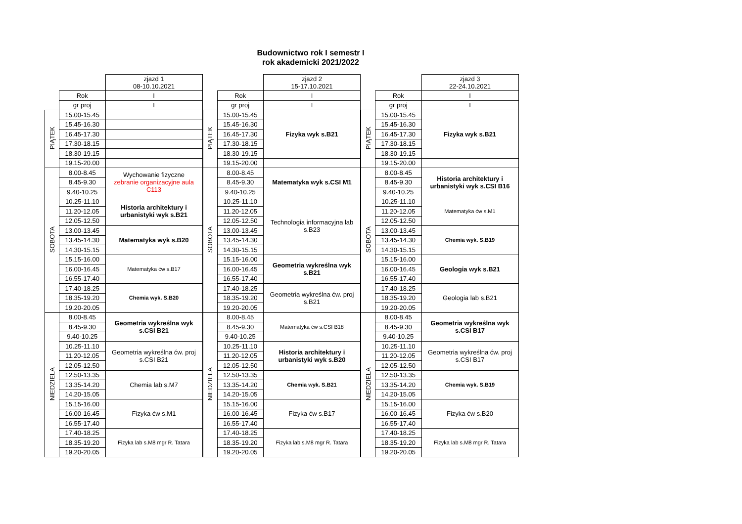Budownictwo rok I semestr I
rok akademicki 2021/2022
| | | zjazd 1 08-10.10.2021 |
| | Rok | I |
| | gr proj | I |
| PIĄTEK | 15.00-15.45 | |
| | 15.45-16.30 | |
| | 16.45-17.30 | |
| | 17.30-18.15 | |
| | 18.30-19.15 | |
| | 19.15-20.00 | |
| SOBOTA | 8.00-8.45 | Wychowanie fizyczne zebranie organizacyjne aula C113 |
| | 8.45-9.30 | |
| | 9.40-10.25 | |
| | 10.25-11.10 | Historia architektury i urbanistyki wyk s.B21 |
| | 11.20-12.05 | |
| | 12.05-12.50 | |
| | 13.00-13.45 | Matematyka wyk s.B20 |
| | 13.45-14.30 | |
| | 14.30-15.15 | |
| | 15.15-16.00 | Matematyka ćw s.B17 |
| | 16.00-16.45 | |
| | 16.55-17.40 | |
| | 17.40-18.25 | Chemia wyk. S.B20 |
| | 18.35-19.20 | |
| | 19.20-20.05 | |
| NIEDZIELA | 8.00-8.45 | Geometria wykreślna wyk s.CSI B21 |
| | 8.45-9.30 | |
| | 9.40-10.25 | |
| | 10.25-11.10 | Geometria wykreślna ćw. proj s.CSI B21 |
| | 11.20-12.05 | |
| | 12.05-12.50 | |
| | 12.50-13.35 | Chemia lab s.M7 |
| | 13.35-14.20 | |
| | 14.20-15.05 | |
| | 15.15-16.00 | Fizyka ćw s.M1 |
| | 16.00-16.45 | |
| | 16.55-17.40 | |
| | 17.40-18.25 | Fizyka lab s.M8 mgr R. Tatara |
| | 18.35-19.20 | |
| | 19.20-20.05 | |
| | | zjazd 2 15-17.10.2021 |
| | Rok | I |
| | gr proj | I |
| PIĄTEK | 15.00-15.45 | Fizyka wyk s.B21 |
| | 15.45-16.30 | |
| | 16.45-17.30 | |
| | 17.30-18.15 | |
| | 18.30-19.15 | |
| | 19.15-20.00 | |
| SOBOTA | 8.00-8.45 | Matematyka wyk s.CSI M1 |
| | 8.45-9.30 | |
| | 9.40-10.25 | |
| | 10.25-11.10 | Technologia informacyjna lab s.B23 |
| | 11.20-12.05 | |
| | 12.05-12.50 | |
| | 13.00-13.45 | |
| | 13.45-14.30 | |
| | 14.30-15.15 | |
| | 15.15-16.00 | Geometria wykreślna wyk s.B21 |
| | 16.00-16.45 | |
| | 16.55-17.40 | |
| | 17.40-18.25 | Geometria wykreślna ćw. proj s.B21 |
| | 18.35-19.20 | |
| | 19.20-20.05 | |
| NIEDZIELA | 8.00-8.45 | Matematyka ćw s.CSI B18 |
| | 8.45-9.30 | |
| | 9.40-10.25 | |
| | 10.25-11.10 | Historia architektury i urbanistyki wyk s.B20 |
| | 11.20-12.05 | |
| | 12.05-12.50 | |
| | 12.50-13.35 | Chemia wyk. S.B21 |
| | 13.35-14.20 | |
| | 14.20-15.05 | |
| | 15.15-16.00 | Fizyka ćw s.B17 |
| | 16.00-16.45 | |
| | 16.55-17.40 | |
| | 17.40-18.25 | Fizyka lab s.M8 mgr R. Tatara |
| | 18.35-19.20 | |
| | 19.20-20.05 | |
| | | zjazd 3 22-24.10.2021 |
| | Rok | I |
| | gr proj | I |
| PIĄTEK | 15.00-15.45 | Fizyka wyk s.B21 |
| | 15.45-16.30 | |
| | 16.45-17.30 | |
| | 17.30-18.15 | |
| | 18.30-19.15 | |
| | 19.15-20.00 | |
| SOBOTA | 8.00-8.45 | Historia architektury i urbanistyki wyk s.CSI B16 |
| | 8.45-9.30 | |
| | 9.40-10.25 | |
| | 10.25-11.10 | Matematyka ćw s.M1 |
| | 11.20-12.05 | |
| | 12.05-12.50 | |
| | 13.00-13.45 | Chemia wyk. S.B19 |
| | 13.45-14.30 | |
| | 14.30-15.15 | |
| | 15.15-16.00 | Geologia wyk s.B21 |
| | 16.00-16.45 | |
| | 16.55-17.40 | |
| | 17.40-18.25 | Geologia lab s.B21 |
| | 18.35-19.20 | |
| | 19.20-20.05 | |
| NIEDZIELA | 8.00-8.45 | Geometria wykreślna wyk s.CSI B17 |
| | 8.45-9.30 | |
| | 9.40-10.25 | |
| | 10.25-11.10 | Geometria wykreślna ćw. proj s.CSI B17 |
| | 11.20-12.05 | |
| | 12.05-12.50 | |
| | 12.50-13.35 | Chemia wyk. S.B19 |
| | 13.35-14.20 | |
| | 14.20-15.05 | |
| | 15.15-16.00 | Fizyka ćw s.B20 |
| | 16.00-16.45 | |
| | 16.55-17.40 | |
| | 17.40-18.25 | Fizyka lab s.M8 mgr R. Tatara |
| | 18.35-19.20 | |
| | 19.20-20.05 | |